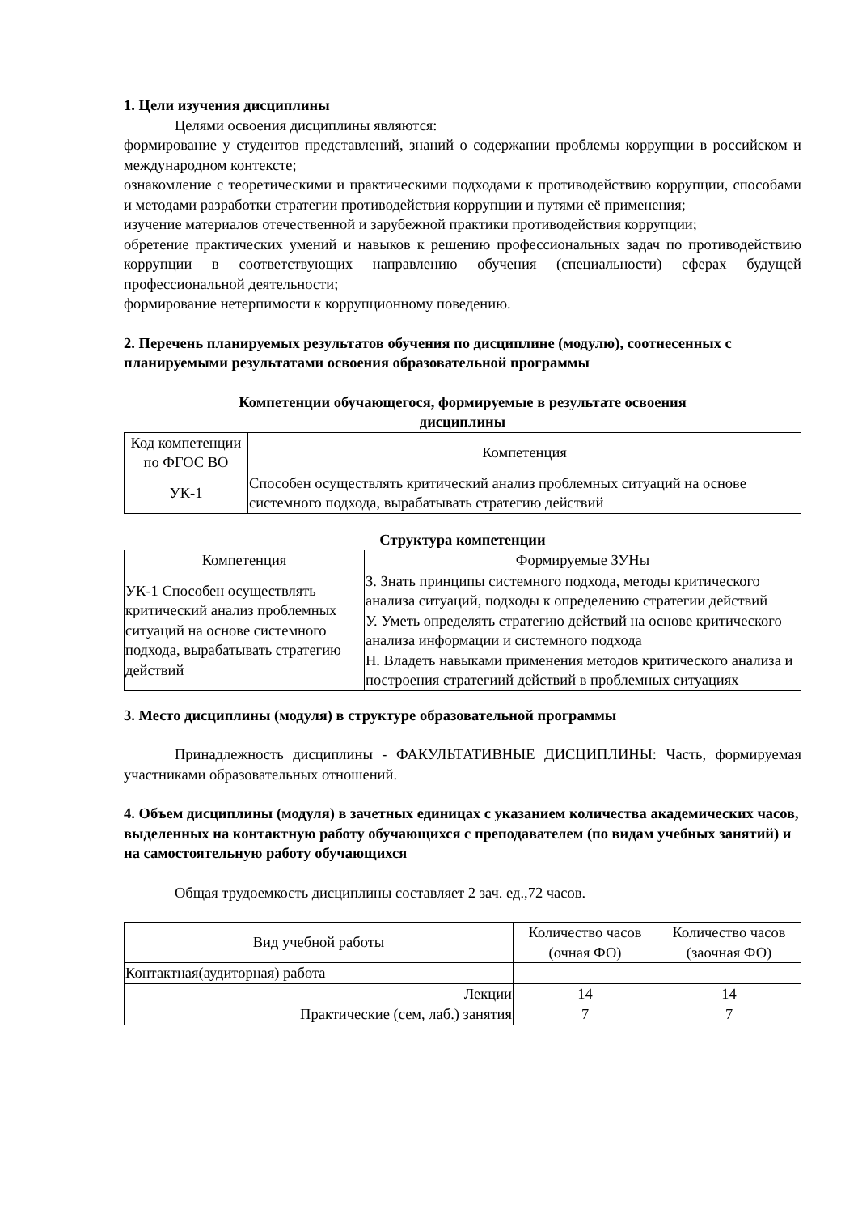1. Цели изучения дисциплины
Целями освоения дисциплины являются:
формирование у студентов представлений, знаний о содержании проблемы коррупции в российском и международном контексте;
ознакомление с теоретическими и практическими подходами к противодействию коррупции, способами и методами разработки стратегии противодействия коррупции и путями её применения;
изучение материалов отечественной и зарубежной практики противодействия коррупции;
обретение практических умений и навыков к решению профессиональных задач по противодействию коррупции в соответствующих направлению обучения (специальности) сферах будущей профессиональной деятельности;
формирование нетерпимости к коррупционному поведению.
2. Перечень планируемых результатов обучения по дисциплине (модулю), соотнесенных с планируемыми результатами освоения образовательной программы
Компетенции обучающегося, формируемые в результате освоения
дисциплины
| Код компетенции по ФГОС ВО | Компетенция |
| --- | --- |
| УК-1 | Способен осуществлять критический анализ проблемных ситуаций на основе системного подхода, вырабатывать стратегию действий |
Структура компетенции
| Компетенция | Формируемые ЗУНы |
| --- | --- |
| УК-1 Способен осуществлять критический анализ проблемных ситуаций на основе системного подхода, вырабатывать стратегию действий | З. Знать принципы системного подхода, методы критического анализа ситуаций, подходы к определению стратегии действий У. Уметь определять стратегию действий на основе критического анализа информации и системного подхода Н. Владеть навыками применения методов критического анализа и построения стратегиий действий в проблемных ситуациях |
3. Место дисциплины (модуля) в структуре образовательной программы
Принадлежность дисциплины - ФАКУЛЬТАТИВНЫЕ ДИСЦИПЛИНЫ: Часть, формируемая участниками образовательных отношений.
4. Объем дисциплины (модуля) в зачетных единицах с указанием количества академических часов, выделенных на контактную работу обучающихся с преподавателем (по видам учебных занятий) и на самостоятельную работу обучающихся
Общая трудоемкость дисциплины составляет 2 зач. ед.,72 часов.
| Вид учебной работы | Количество часов (очная ФО) | Количество часов (заочная ФО) |
| --- | --- | --- |
| Контактная(аудиторная) работа | | |
| Лекции | 14 | 14 |
| Практические (сем, лаб.) занятия | 7 | 7 |